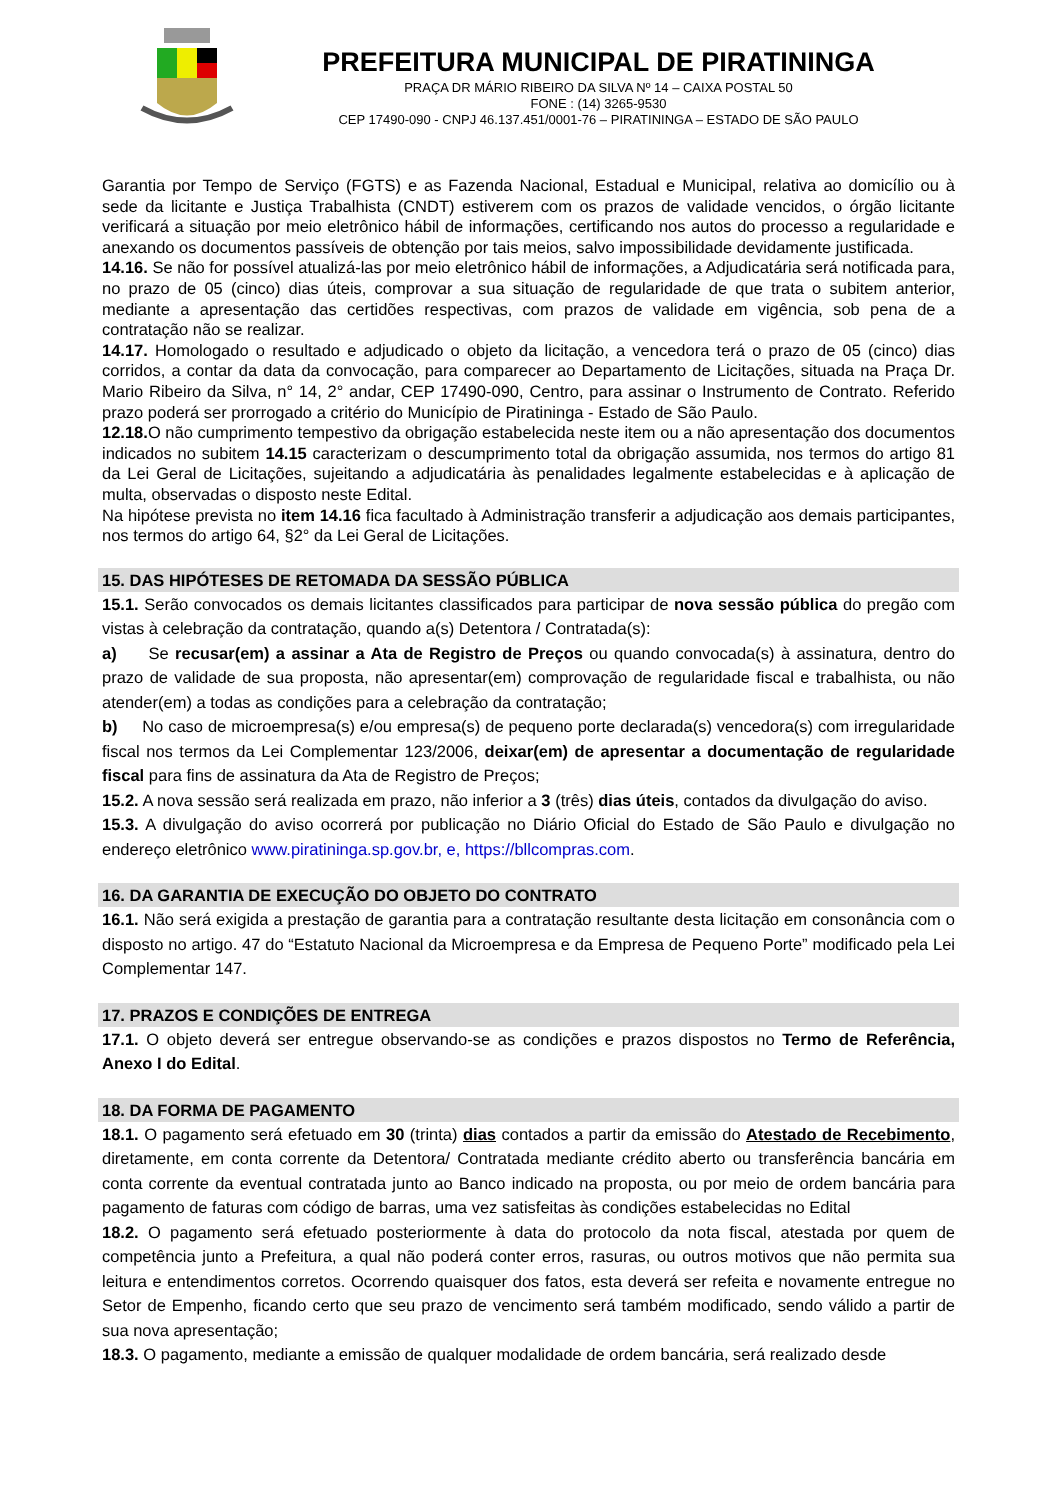PREFEITURA MUNICIPAL DE PIRATININGA
PRAÇA DR MÁRIO RIBEIRO DA SILVA Nº 14 – CAIXA POSTAL 50
FONE : (14) 3265-9530
CEP 17490-090 - CNPJ 46.137.451/0001-76 – PIRATININGA – ESTADO DE SÃO PAULO
Garantia por Tempo de Serviço (FGTS) e as Fazenda Nacional, Estadual e Municipal, relativa ao domicílio ou à sede da licitante e Justiça Trabalhista (CNDT) estiverem com os prazos de validade vencidos, o órgão licitante verificará a situação por meio eletrônico hábil de informações, certificando nos autos do processo a regularidade e anexando os documentos passíveis de obtenção por tais meios, salvo impossibilidade devidamente justificada.
14.16. Se não for possível atualizá-las por meio eletrônico hábil de informações, a Adjudicatária será notificada para, no prazo de 05 (cinco) dias úteis, comprovar a sua situação de regularidade de que trata o subitem anterior, mediante a apresentação das certidões respectivas, com prazos de validade em vigência, sob pena de a contratação não se realizar.
14.17. Homologado o resultado e adjudicado o objeto da licitação, a vencedora terá o prazo de 05 (cinco) dias corridos, a contar da data da convocação, para comparecer ao Departamento de Licitações, situada na Praça Dr. Mario Ribeiro da Silva, n° 14, 2° andar, CEP 17490-090, Centro, para assinar o Instrumento de Contrato. Referido prazo poderá ser prorrogado a critério do Município de Piratininga - Estado de São Paulo.
12.18. O não cumprimento tempestivo da obrigação estabelecida neste item ou a não apresentação dos documentos indicados no subitem 14.15 caracterizam o descumprimento total da obrigação assumida, nos termos do artigo 81 da Lei Geral de Licitações, sujeitando a adjudicatária às penalidades legalmente estabelecidas e à aplicação de multa, observadas o disposto neste Edital.
Na hipótese prevista no item 14.16 fica facultado à Administração transferir a adjudicação aos demais participantes, nos termos do artigo 64, §2° da Lei Geral de Licitações.
15. DAS HIPÓTESES DE RETOMADA DA SESSÃO PÚBLICA
15.1. Serão convocados os demais licitantes classificados para participar de nova sessão pública do pregão com vistas à celebração da contratação, quando a(s) Detentora / Contratada(s):
a) Se recusar(em) a assinar a Ata de Registro de Preços ou quando convocada(s) à assinatura, dentro do prazo de validade de sua proposta, não apresentar(em) comprovação de regularidade fiscal e trabalhista, ou não atender(em) a todas as condições para a celebração da contratação;
b) No caso de microempresa(s) e/ou empresa(s) de pequeno porte declarada(s) vencedora(s) com irregularidade fiscal nos termos da Lei Complementar 123/2006, deixar(em) de apresentar a documentação de regularidade fiscal para fins de assinatura da Ata de Registro de Preços;
15.2. A nova sessão será realizada em prazo, não inferior a 3 (três) dias úteis, contados da divulgação do aviso.
15.3. A divulgação do aviso ocorrerá por publicação no Diário Oficial do Estado de São Paulo e divulgação no endereço eletrônico www.piratininga.sp.gov.br, e, https://bllcompras.com.
16. DA GARANTIA DE EXECUÇÃO DO OBJETO DO CONTRATO
16.1. Não será exigida a prestação de garantia para a contratação resultante desta licitação em consonância com o disposto no artigo. 47 do “Estatuto Nacional da Microempresa e da Empresa de Pequeno Porte” modificado pela Lei Complementar 147.
17. PRAZOS E CONDIÇÕES DE ENTREGA
17.1. O objeto deverá ser entregue observando-se as condições e prazos dispostos no Termo de Referência, Anexo I do Edital.
18. DA FORMA DE PAGAMENTO
18.1. O pagamento será efetuado em 30 (trinta) dias contados a partir da emissão do Atestado de Recebimento, diretamente, em conta corrente da Detentora/ Contratada mediante crédito aberto ou transferência bancária em conta corrente da eventual contratada junto ao Banco indicado na proposta, ou por meio de ordem bancária para pagamento de faturas com código de barras, uma vez satisfeitas às condições estabelecidas no Edital
18.2. O pagamento será efetuado posteriormente à data do protocolo da nota fiscal, atestada por quem de competência junto a Prefeitura, a qual não poderá conter erros, rasuras, ou outros motivos que não permita sua leitura e entendimentos corretos. Ocorrendo quaisquer dos fatos, esta deverá ser refeita e novamente entregue no Setor de Empenho, ficando certo que seu prazo de vencimento será também modificado, sendo válido a partir de sua nova apresentação;
18.3. O pagamento, mediante a emissão de qualquer modalidade de ordem bancária, será realizado desde